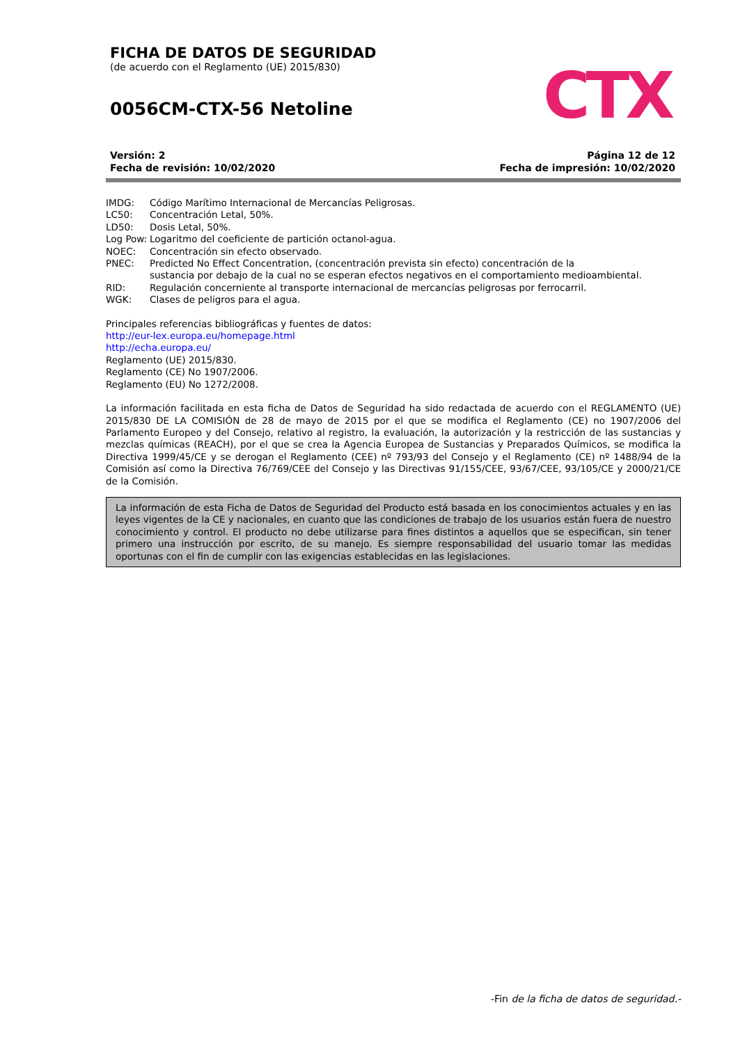FICHA DE DATOS DE SEGURIDAD
(de acuerdo con el Reglamento (UE) 2015/830)
0056CM-CTX-56 Netoline
CTX
Versión: 2
Fecha de revisión: 10/02/2020
Página 12 de 12
Fecha de impresión: 10/02/2020
| IMDG: | Código Marítimo Internacional de Mercancías Peligrosas. |
| LC50: | Concentración Letal, 50%. |
| LD50: | Dosis Letal, 50%. |
| Log Pow: | Logaritmo del coeficiente de partición octanol-agua. |
| NOEC: | Concentración sin efecto observado. |
| PNEC: | Predicted No Effect Concentration, (concentración prevista sin efecto) concentración de la sustancia por debajo de la cual no se esperan efectos negativos en el comportamiento medioambiental. |
| RID: | Regulación concerniente al transporte internacional de mercancías peligrosas por ferrocarril. |
| WGK: | Clases de peligros para el agua. |
Principales referencias bibliográficas y fuentes de datos:
http://eur-lex.europa.eu/homepage.html
http://echa.europa.eu/
Reglamento (UE) 2015/830.
Reglamento (CE) No 1907/2006.
Reglamento (EU) No 1272/2008.
La información facilitada en esta ficha de Datos de Seguridad ha sido redactada de acuerdo con el REGLAMENTO (UE) 2015/830 DE LA COMISIÓN de 28 de mayo de 2015 por el que se modifica el Reglamento (CE) no 1907/2006 del Parlamento Europeo y del Consejo, relativo al registro, la evaluación, la autorización y la restricción de las sustancias y mezclas químicas (REACH), por el que se crea la Agencia Europea de Sustancias y Preparados Químicos, se modifica la Directiva 1999/45/CE y se derogan el Reglamento (CEE) nº 793/93 del Consejo y el Reglamento (CE) nº 1488/94 de la Comisión así como la Directiva 76/769/CEE del Consejo y las Directivas 91/155/CEE, 93/67/CEE, 93/105/CE y 2000/21/CE de la Comisión.
La información de esta Ficha de Datos de Seguridad del Producto está basada en los conocimientos actuales y en las leyes vigentes de la CE y nacionales, en cuanto que las condiciones de trabajo de los usuarios están fuera de nuestro conocimiento y control. El producto no debe utilizarse para fines distintos a aquellos que se especifican, sin tener primero una instrucción por escrito, de su manejo. Es siempre responsabilidad del usuario tomar las medidas oportunas con el fin de cumplir con las exigencias establecidas en las legislaciones.
-Fin de la ficha de datos de seguridad.-